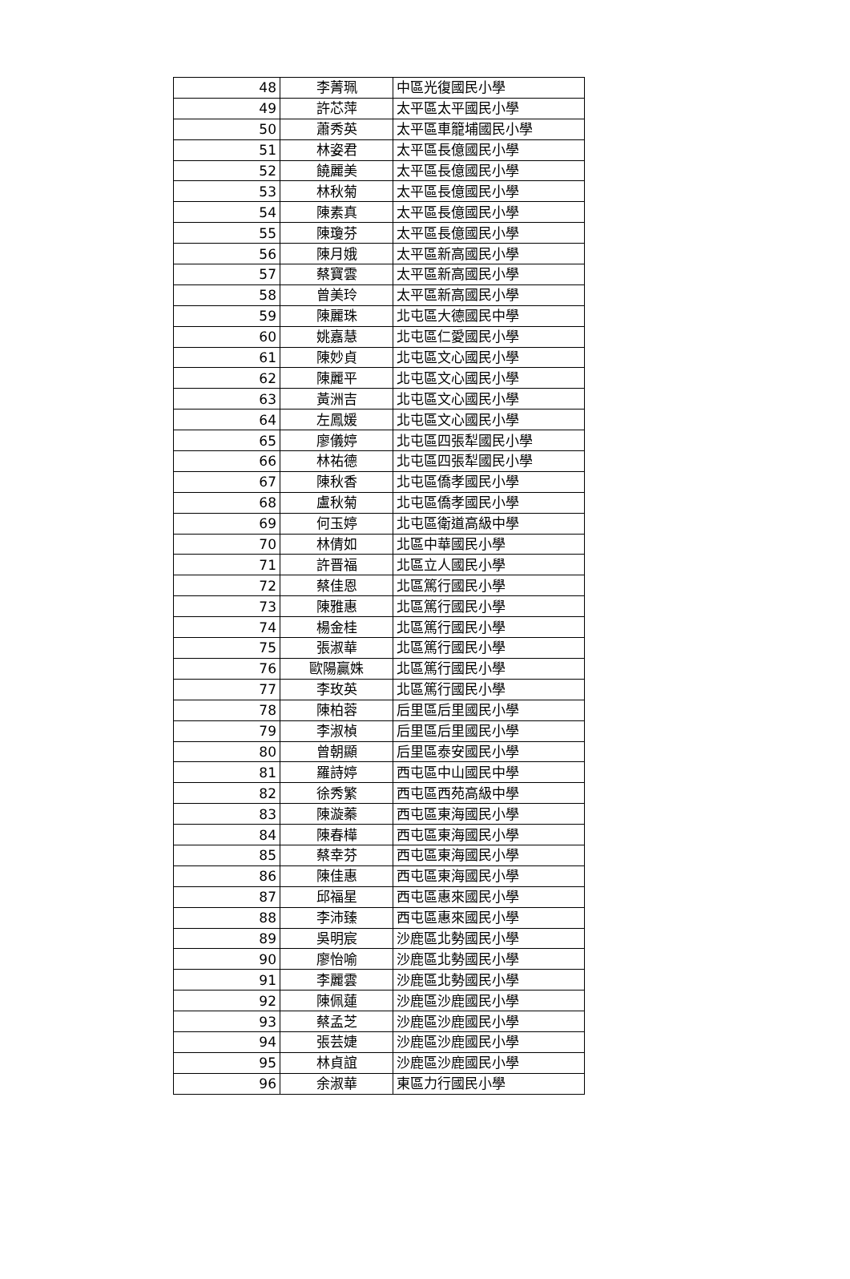| 48 | 李菁珮 | 中區光復國民小學 |
| 49 | 許芯萍 | 太平區太平國民小學 |
| 50 | 蕭秀英 | 太平區車籠埔國民小學 |
| 51 | 林姿君 | 太平區長億國民小學 |
| 52 | 饒麗美 | 太平區長億國民小學 |
| 53 | 林秋菊 | 太平區長億國民小學 |
| 54 | 陳素真 | 太平區長億國民小學 |
| 55 | 陳瓊芬 | 太平區長億國民小學 |
| 56 | 陳月娥 | 太平區新高國民小學 |
| 57 | 蔡寶雲 | 太平區新高國民小學 |
| 58 | 曾美玲 | 太平區新高國民小學 |
| 59 | 陳麗珠 | 北屯區大德國民中學 |
| 60 | 姚嘉慧 | 北屯區仁愛國民小學 |
| 61 | 陳妙貞 | 北屯區文心國民小學 |
| 62 | 陳麗平 | 北屯區文心國民小學 |
| 63 | 黃洲吉 | 北屯區文心國民小學 |
| 64 | 左鳳媛 | 北屯區文心國民小學 |
| 65 | 廖儀婷 | 北屯區四張犁國民小學 |
| 66 | 林祐德 | 北屯區四張犁國民小學 |
| 67 | 陳秋香 | 北屯區僑孝國民小學 |
| 68 | 盧秋菊 | 北屯區僑孝國民小學 |
| 69 | 何玉婷 | 北屯區衛道高級中學 |
| 70 | 林倩如 | 北區中華國民小學 |
| 71 | 許晋福 | 北區立人國民小學 |
| 72 | 蔡佳恩 | 北區篤行國民小學 |
| 73 | 陳雅惠 | 北區篤行國民小學 |
| 74 | 楊金桂 | 北區篤行國民小學 |
| 75 | 張淑華 | 北區篤行國民小學 |
| 76 | 歐陽贏姝 | 北區篤行國民小學 |
| 77 | 李玫英 | 北區篤行國民小學 |
| 78 | 陳柏蓉 | 后里區后里國民小學 |
| 79 | 李淑楨 | 后里區后里國民小學 |
| 80 | 曾朝顯 | 后里區泰安國民小學 |
| 81 | 羅詩婷 | 西屯區中山國民中學 |
| 82 | 徐秀繁 | 西屯區西苑高級中學 |
| 83 | 陳漩蓁 | 西屯區東海國民小學 |
| 84 | 陳春樺 | 西屯區東海國民小學 |
| 85 | 蔡幸芬 | 西屯區東海國民小學 |
| 86 | 陳佳惠 | 西屯區東海國民小學 |
| 87 | 邱福星 | 西屯區惠來國民小學 |
| 88 | 李沛臻 | 西屯區惠來國民小學 |
| 89 | 吳明宸 | 沙鹿區北勢國民小學 |
| 90 | 廖怡喻 | 沙鹿區北勢國民小學 |
| 91 | 李麗雲 | 沙鹿區北勢國民小學 |
| 92 | 陳佩蓮 | 沙鹿區沙鹿國民小學 |
| 93 | 蔡孟芝 | 沙鹿區沙鹿國民小學 |
| 94 | 張芸婕 | 沙鹿區沙鹿國民小學 |
| 95 | 林貞誼 | 沙鹿區沙鹿國民小學 |
| 96 | 余淑華 | 東區力行國民小學 |